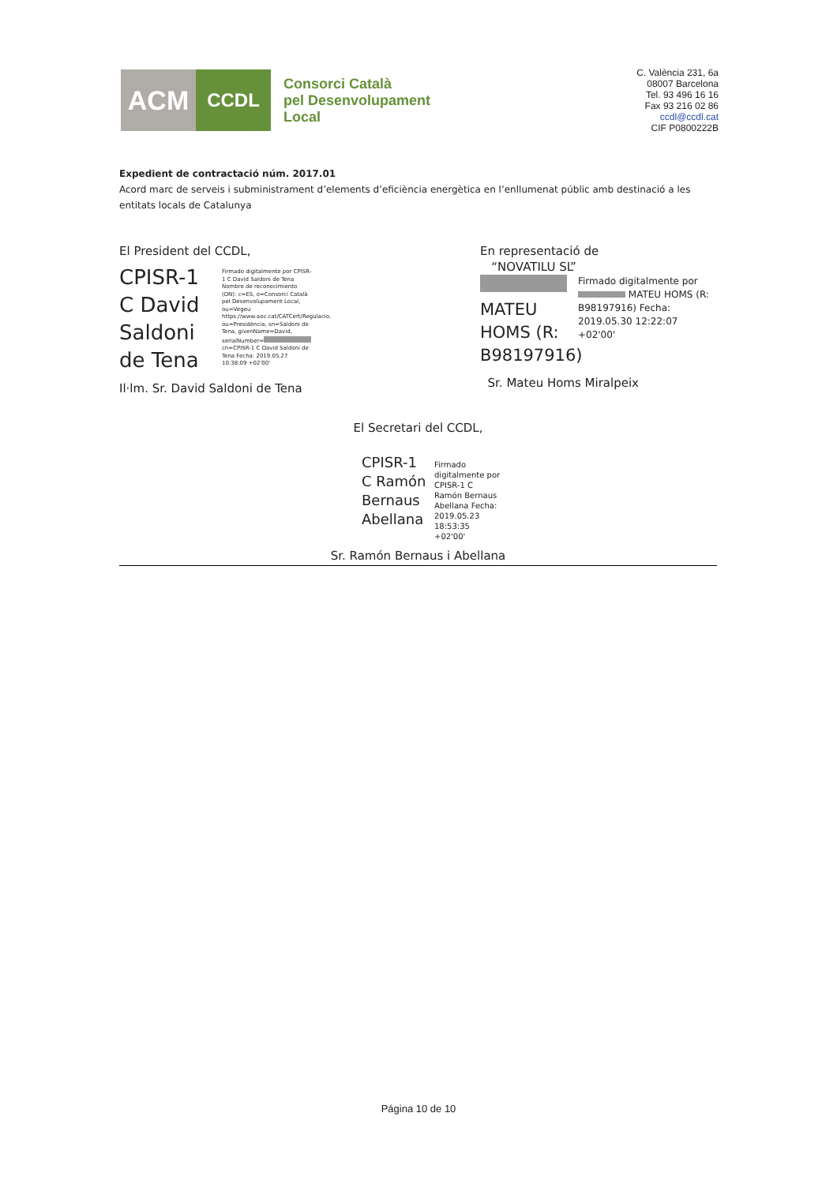ACM
CCDL
Consorci Català
pel Desenvolupament
Local
C. València 231, 6a
08007 Barcelona
Tel. 93 496 16 16
Fax 93 216 02 86
ccdl@ccdl.cat
CIF P0800222B
Expedient de contractació núm. 2017.01
Acord marc de serveis i subministrament d’elements d’eficiència energètica en l’enllumenat públic amb destinació a les entitats locals de Catalunya
El President del CCDL,
CPISR-1 C David Saldoni de Tena
Firmado digitalmente por CPISR-1 C David Saldoni de Tena Nombre de reconocimiento (DN): c=ES, o=Consorci Català pel Desenvolupament Local, ou=Vegeu https://www.aoc.cat/CATCert/Regulacio, ou=Presidència, sn=Saldoni de Tena, givenName=David, serialNumber= cn=CPISR-1 C David Saldoni de Tena Fecha: 2019.05.27 10:38:09 +02'00'
Il·lm. Sr. David Saldoni de Tena
En representació de
“NOVATILU SL”
MATEU HOMS (R: B98197916)
Firmado digitalmente por MATEU HOMS (R: B98197916) Fecha: 2019.05.30 12:22:07 +02'00'
Sr. Mateu Homs Miralpeix
El Secretari del CCDL,
CPISR-1 C Ramón Bernaus Abellana
Firmado digitalmente por CPISR-1 C Ramón Bernaus Abellana Fecha: 2019.05.23 18:53:35 +02'00'
Sr. Ramón Bernaus i Abellana
Página 10 de 10